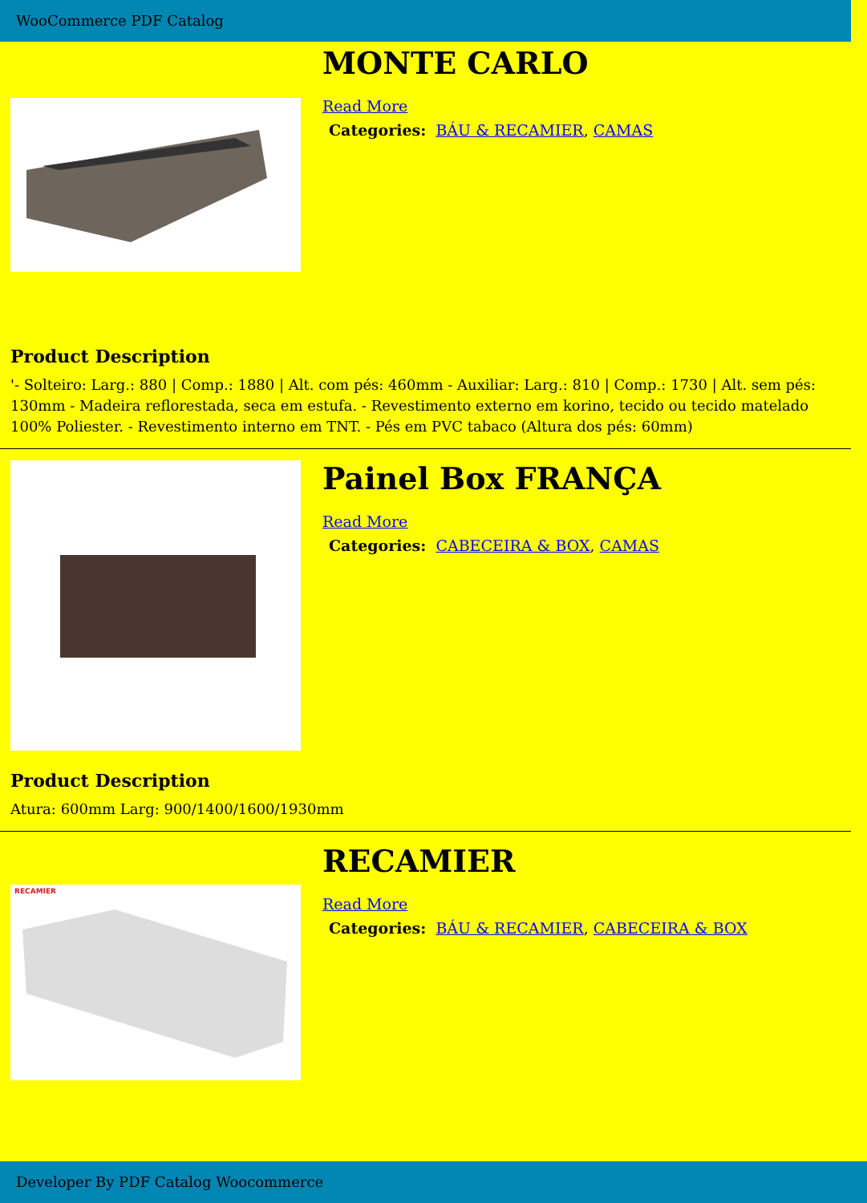WooCommerce PDF Catalog
MONTE CARLO
Read More
Categories: BÁU & RECAMIER, CAMAS
Product Description
'- Solteiro: Larg.: 880 | Comp.: 1880 | Alt. com pés: 460mm - Auxiliar: Larg.: 810 | Comp.: 1730 | Alt. sem pés: 130mm - Madeira reflorestada, seca em estufa. - Revestimento externo em korino, tecido ou tecido matelado 100% Poliester. - Revestimento interno em TNT. - Pés em PVC tabaco (Altura dos pés: 60mm)
Painel Box FRANÇA
Read More
Categories: CABECEIRA & BOX, CAMAS
Product Description
Atura: 600mm Larg: 900/1400/1600/1930mm
RECAMIER
RECAMIER
Read More
Categories: BÁU & RECAMIER, CABECEIRA & BOX
Developer By PDF Catalog Woocommerce